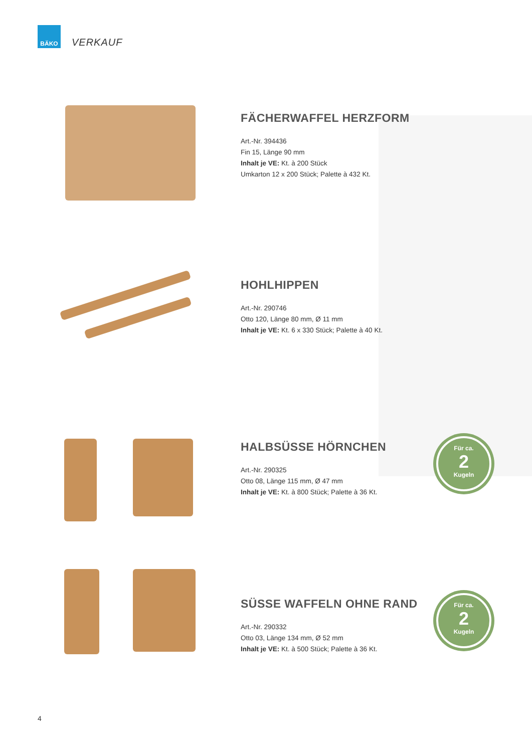BÄKO
VERKAUF
FÄCHERWAFFEL HERZFORM
Art.-Nr. 394436
Fin 15, Länge 90 mm
Inhalt je VE: Kt. à 200 Stück
Umkarton 12 x 200 Stück; Palette à 432 Kt.
HOHLHIPPEN
Art.-Nr. 290746
Otto 120, Länge 80 mm, Ø 11 mm
Inhalt je VE: Kt. 6 x 330 Stück; Palette à 40 Kt.
HALBSÜSSE HÖRNCHEN
Art.-Nr. 290325
Otto 08, Länge 115 mm, Ø 47 mm
Inhalt je VE: Kt. à 800 Stück; Palette à 36 Kt.
Für ca.
2
Kugeln
SÜSSE WAFFELN OHNE RAND
Art.-Nr. 290332
Otto 03, Länge 134 mm, Ø 52 mm
Inhalt je VE: Kt. à 500 Stück; Palette à 36 Kt.
Für ca.
2
Kugeln
4